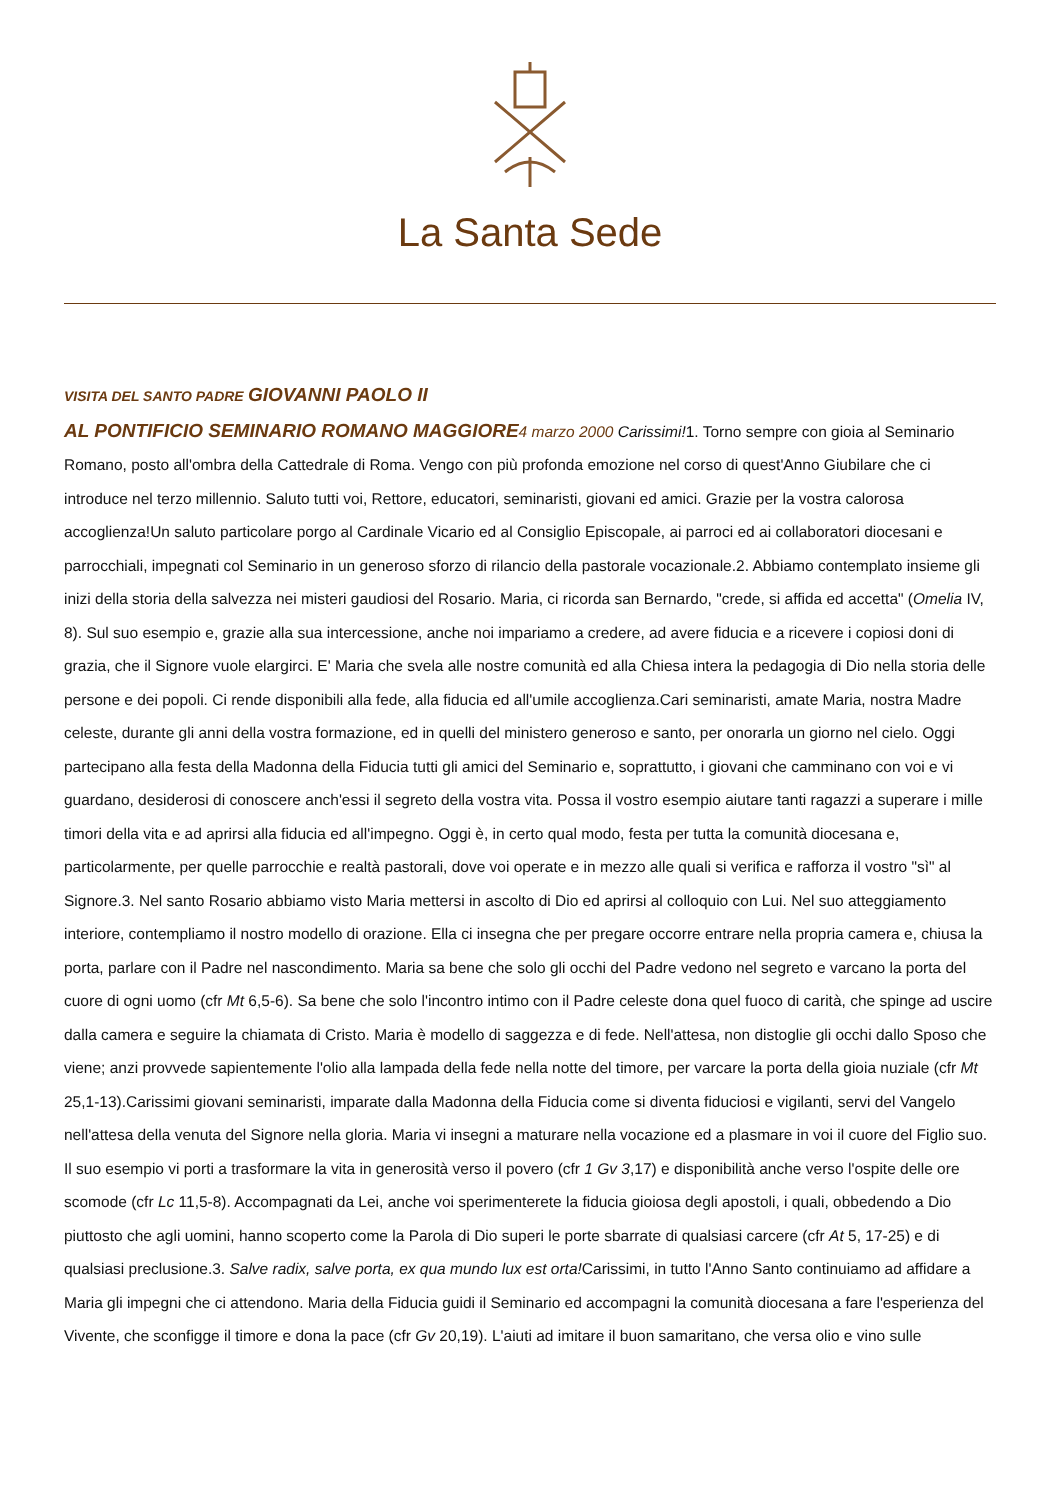La Santa Sede
VISITA DEL SANTO PADRE GIOVANNI PAOLO II
AL PONTIFICIO SEMINARIO ROMANO MAGGIORE 4 marzo 2000 Carissimi!1. Torno sempre con gioia al Seminario Romano, posto all'ombra della Cattedrale di Roma. Vengo con più profonda emozione nel corso di quest'Anno Giubilare che ci introduce nel terzo millennio. Saluto tutti voi, Rettore, educatori, seminaristi, giovani ed amici. Grazie per la vostra calorosa accoglienza!Un saluto particolare porgo al Cardinale Vicario ed al Consiglio Episcopale, ai parroci ed ai collaboratori diocesani e parrocchiali, impegnati col Seminario in un generoso sforzo di rilancio della pastorale vocazionale.2. Abbiamo contemplato insieme gli inizi della storia della salvezza nei misteri gaudiosi del Rosario. Maria, ci ricorda san Bernardo, "crede, si affida ed accetta" (Omelia IV, 8). Sul suo esempio e, grazie alla sua intercessione, anche noi impariamo a credere, ad avere fiducia e a ricevere i copiosi doni di grazia, che il Signore vuole elargirci. E' Maria che svela alle nostre comunità ed alla Chiesa intera la pedagogia di Dio nella storia delle persone e dei popoli. Ci rende disponibili alla fede, alla fiducia ed all'umile accoglienza.Cari seminaristi, amate Maria, nostra Madre celeste, durante gli anni della vostra formazione, ed in quelli del ministero generoso e santo, per onorarla un giorno nel cielo. Oggi partecipano alla festa della Madonna della Fiducia tutti gli amici del Seminario e, soprattutto, i giovani che camminano con voi e vi guardano, desiderosi di conoscere anch'essi il segreto della vostra vita. Possa il vostro esempio aiutare tanti ragazzi a superare i mille timori della vita e ad aprirsi alla fiducia ed all'impegno. Oggi è, in certo qual modo, festa per tutta la comunità diocesana e, particolarmente, per quelle parrocchie e realtà pastorali, dove voi operate e in mezzo alle quali si verifica e rafforza il vostro "sì" al Signore.3. Nel santo Rosario abbiamo visto Maria mettersi in ascolto di Dio ed aprirsi al colloquio con Lui. Nel suo atteggiamento interiore, contempliamo il nostro modello di orazione. Ella ci insegna che per pregare occorre entrare nella propria camera e, chiusa la porta, parlare con il Padre nel nascondimento. Maria sa bene che solo gli occhi del Padre vedono nel segreto e varcano la porta del cuore di ogni uomo (cfr Mt 6,5-6). Sa bene che solo l'incontro intimo con il Padre celeste dona quel fuoco di carità, che spinge ad uscire dalla camera e seguire la chiamata di Cristo. Maria è modello di saggezza e di fede. Nell'attesa, non distoglie gli occhi dallo Sposo che viene; anzi provvede sapientemente l'olio alla lampada della fede nella notte del timore, per varcare la porta della gioia nuziale (cfr Mt 25,1-13).Carissimi giovani seminaristi, imparate dalla Madonna della Fiducia come si diventa fiduciosi e vigilanti, servi del Vangelo nell'attesa della venuta del Signore nella gloria. Maria vi insegni a maturare nella vocazione ed a plasmare in voi il cuore del Figlio suo. Il suo esempio vi porti a trasformare la vita in generosità verso il povero (cfr 1 Gv 3,17) e disponibilità anche verso l'ospite delle ore scomode (cfr Lc 11,5-8). Accompagnati da Lei, anche voi sperimenterete la fiducia gioiosa degli apostoli, i quali, obbedendo a Dio piuttosto che agli uomini, hanno scoperto come la Parola di Dio superi le porte sbarrate di qualsiasi carcere (cfr At 5, 17-25) e di qualsiasi preclusione.3. Salve radix, salve porta, ex qua mundo lux est orta!Carissimi, in tutto l'Anno Santo continuiamo ad affidare a Maria gli impegni che ci attendono. Maria della Fiducia guidi il Seminario ed accompagni la comunità diocesana a fare l'esperienza del Vivente, che sconfigge il timore e dona la pace (cfr Gv 20,19). L'aiuti ad imitare il buon samaritano, che versa olio e vino sulle